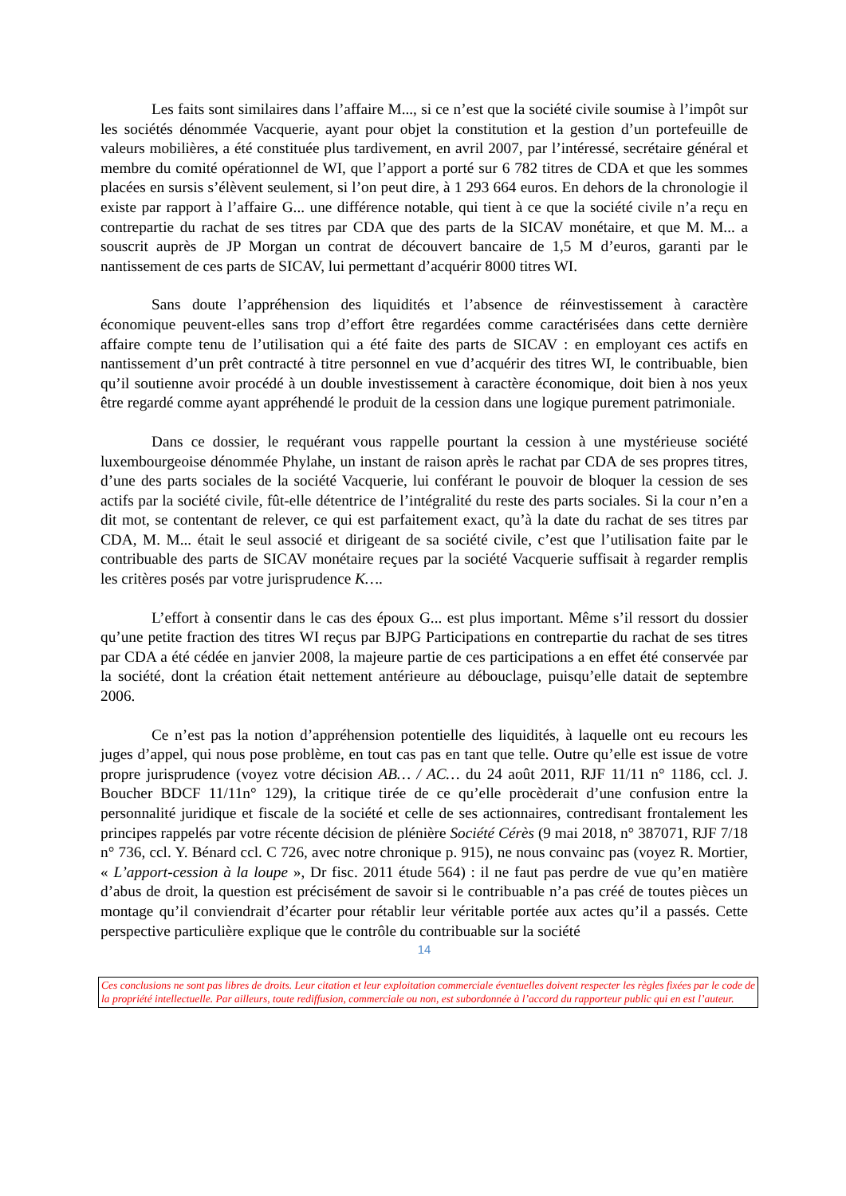Les faits sont similaires dans l’affaire M..., si ce n’est que la société civile soumise à l’impôt sur les sociétés dénommée Vacquerie, ayant pour objet la constitution et la gestion d’un portefeuille de valeurs mobilières, a été constituée plus tardivement, en avril 2007, par l’intéressé, secrétaire général et membre du comité opérationnel de WI, que l’apport a porté sur 6 782 titres de CDA et que les sommes placées en sursis s’élèvent seulement, si l’on peut dire, à 1 293 664 euros. En dehors de la chronologie il existe par rapport à l’affaire G... une différence notable, qui tient à ce que la société civile n’a reçu en contrepartie du rachat de ses titres par CDA que des parts de la SICAV monétaire, et que M. M... a souscrit auprès de JP Morgan un contrat de découvert bancaire de 1,5 M d’euros, garanti par le nantissement de ces parts de SICAV, lui permettant d’acquérir 8000 titres WI.
Sans doute l’appréhension des liquidités et l’absence de réinvestissement à caractère économique peuvent-elles sans trop d’effort être regardées comme caractérisées dans cette dernière affaire compte tenu de l’utilisation qui a été faite des parts de SICAV : en employant ces actifs en nantissement d’un prêt contracté à titre personnel en vue d’acquérir des titres WI, le contribuable, bien qu’il soutienne avoir procédé à un double investissement à caractère économique, doit bien à nos yeux être regardé comme ayant appréhendé le produit de la cession dans une logique purement patrimoniale.
Dans ce dossier, le requérant vous rappelle pourtant la cession à une mystérieuse société luxembourgeoise dénommée Phylahe, un instant de raison après le rachat par CDA de ses propres titres, d’une des parts sociales de la société Vacquerie, lui conférant le pouvoir de bloquer la cession de ses actifs par la société civile, fût-elle détentrice de l’intégralité du reste des parts sociales. Si la cour n’en a dit mot, se contentant de relever, ce qui est parfaitement exact, qu’à la date du rachat de ses titres par CDA, M. M... était le seul associé et dirigeant de sa société civile, c’est que l’utilisation faite par le contribuable des parts de SICAV monétaire reçues par la société Vacquerie suffisait à regarder remplis les critères posés par votre jurisprudence K….
L’effort à consentir dans le cas des époux G... est plus important. Même s’il ressort du dossier qu’une petite fraction des titres WI reçus par BJPG Participations en contrepartie du rachat de ses titres par CDA a été cédée en janvier 2008, la majeure partie de ces participations a en effet été conservée par la société, dont la création était nettement antérieure au débouclage, puisqu’elle datait de septembre 2006.
Ce n’est pas la notion d’appréhension potentielle des liquidités, à laquelle ont eu recours les juges d’appel, qui nous pose problème, en tout cas pas en tant que telle. Outre qu’elle est issue de votre propre jurisprudence (voyez votre décision AB… / AC… du 24 août 2011, RJF 11/11 n° 1186, ccl. J. Boucher BDCF 11/11n° 129), la critique tirée de ce qu’elle procèderait d’une confusion entre la personnalité juridique et fiscale de la société et celle de ses actionnaires, contredisant frontalement les principes rappelés par votre récente décision de plénière Société Cérès (9 mai 2018, n° 387071, RJF 7/18 n° 736, ccl. Y. Bénard ccl. C 726, avec notre chronique p. 915), ne nous convainc pas (voyez R. Mortier, « L’apport-cession à la loupe », Dr fisc. 2011 étude 564) : il ne faut pas perdre de vue qu’en matière d’abus de droit, la question est précisément de savoir si le contribuable n’a pas créé de toutes pièces un montage qu’il conviendrait d’écarter pour rétablir leur véritable portée aux actes qu’il a passés. Cette perspective particulière explique que le contrôle du contribuable sur la société
14
Ces conclusions ne sont pas libres de droits. Leur citation et leur exploitation commerciale éventuelles doivent respecter les règles fixées par le code de la propriété intellectuelle. Par ailleurs, toute rediffusion, commerciale ou non, est subordonnée à l’accord du rapporteur public qui en est l’auteur.